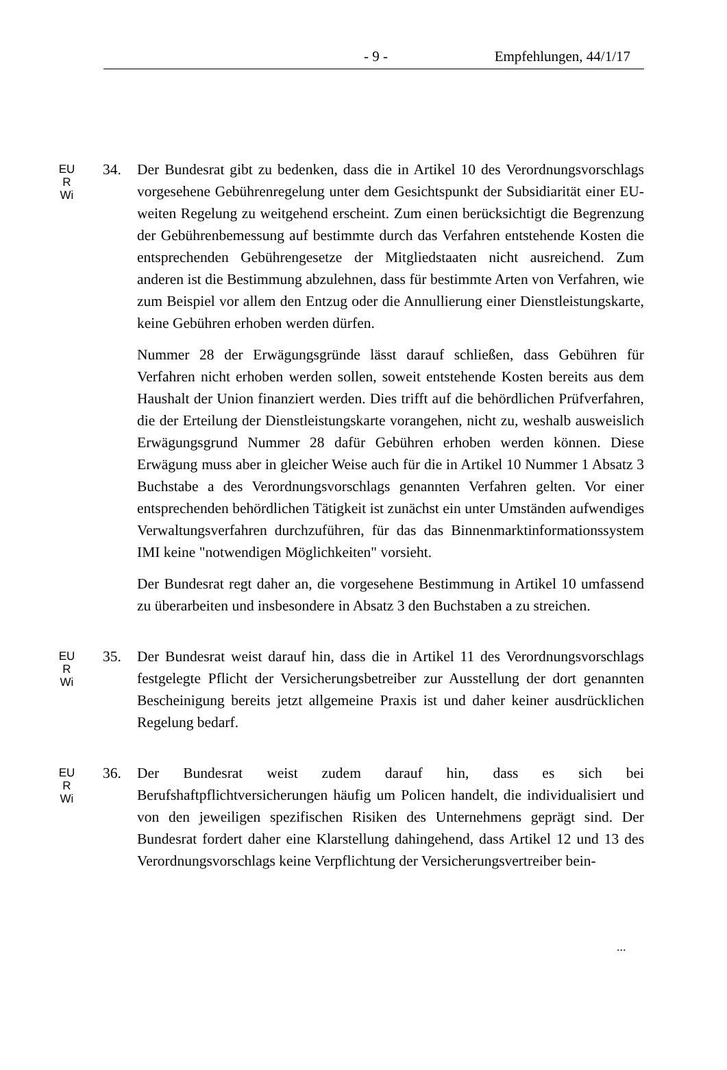- 9 - Empfehlungen, 44/1/17
EU
R
Wi
34. Der Bundesrat gibt zu bedenken, dass die in Artikel 10 des Verordnungsvorschlags vorgesehene Gebührenregelung unter dem Gesichtspunkt der Subsidiarität einer EU-weiten Regelung zu weitgehend erscheint. Zum einen berücksichtigt die Begrenzung der Gebührenbemessung auf bestimmte durch das Verfahren entstehende Kosten die entsprechenden Gebührengesetze der Mitgliedstaaten nicht ausreichend. Zum anderen ist die Bestimmung abzulehnen, dass für bestimmte Arten von Verfahren, wie zum Beispiel vor allem den Entzug oder die Annullierung einer Dienstleistungskarte, keine Gebühren erhoben werden dürfen.
Nummer 28 der Erwägungsgründe lässt darauf schließen, dass Gebühren für Verfahren nicht erhoben werden sollen, soweit entstehende Kosten bereits aus dem Haushalt der Union finanziert werden. Dies trifft auf die behördlichen Prüfverfahren, die der Erteilung der Dienstleistungskarte vorangehen, nicht zu, weshalb ausweislich Erwägungsgrund Nummer 28 dafür Gebühren erhoben werden können. Diese Erwägung muss aber in gleicher Weise auch für die in Artikel 10 Nummer 1 Absatz 3 Buchstabe a des Verordnungsvorschlags genannten Verfahren gelten. Vor einer entsprechenden behördlichen Tätigkeit ist zunächst ein unter Umständen aufwendiges Verwaltungsverfahren durchzuführen, für das das Binnenmarktinformationssystem IMI keine "notwendigen Möglichkeiten" vorsieht.
Der Bundesrat regt daher an, die vorgesehene Bestimmung in Artikel 10 umfassend zu überarbeiten und insbesondere in Absatz 3 den Buchstaben a zu streichen.
EU
R
Wi
35. Der Bundesrat weist darauf hin, dass die in Artikel 11 des Verordnungsvorschlags festgelegte Pflicht der Versicherungsbetreiber zur Ausstellung der dort genannten Bescheinigung bereits jetzt allgemeine Praxis ist und daher keiner ausdrücklichen Regelung bedarf.
EU
R
Wi
36. Der Bundesrat weist zudem darauf hin, dass es sich bei Berufshaftpflichtversicherungen häufig um Policen handelt, die individualisiert und von den jeweiligen spezifischen Risiken des Unternehmens geprägt sind. Der Bundesrat fordert daher eine Klarstellung dahingehend, dass Artikel 12 und 13 des Verordnungsvorschlags keine Verpflichtung der Versicherungsvertreiber bein-
...